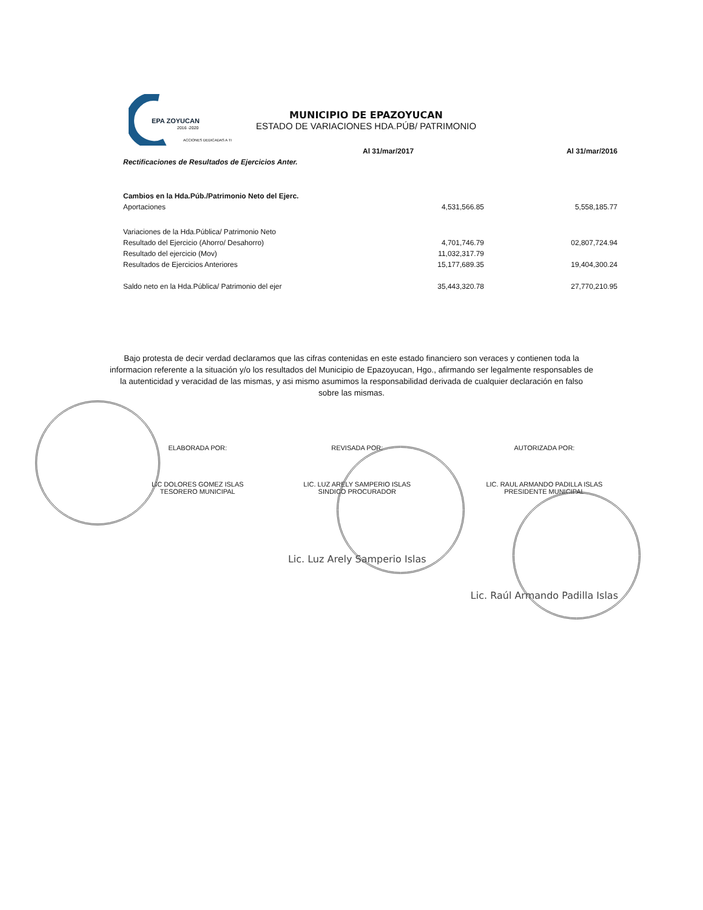EPA ZOYUCAN
2016 -2020
ACCIONES DEDICADAS A TI
MUNICIPIO DE EPAZOYUCAN
ESTADO DE VARIACIONES HDA.PÚB/ PATRIMONIO
| | Al 31/mar/2017 | Al 31/mar/2016 |
| --- | --- | --- |
| Rectificaciones de Resultados de Ejercicios Anter. | | |
| Cambios en la Hda.Púb./Patrimonio Neto del Ejerc. | | |
| Aportaciones | 4,531,566.85 | 5,558,185.77 |
| Variaciones de la Hda.Pública/ Patrimonio Neto | | |
| Resultado del Ejercicio (Ahorro/ Desahorro) | 4,701,746.79 | 02,807,724.94 |
| Resultado del ejercicio (Mov) | 11,032,317.79 | |
| Resultados de Ejercicios Anteriores | 15,177,689.35 | 19,404,300.24 |
| Saldo neto en la Hda.Pública/ Patrimonio del ejer | 35,443,320.78 | 27,770,210.95 |
Bajo protesta de decir verdad declaramos que las cifras contenidas en este estado financiero son veraces y contienen toda la informacion referente a la situación y/o los resultados del Municipio de Epazoyucan, Hgo., afirmando ser legalmente responsables de la autenticidad y veracidad de las mismas, y asi mismo asumimos la responsabilidad derivada de cualquier declaración en falso sobre las mismas.
ELABORADA POR:
LIC DOLORES GOMEZ ISLAS
TESORERO MUNICIPAL
REVISADA POR:
LIC. LUZ ARELY SAMPERIO ISLAS
SINDICO PROCURADOR
Lic. Luz Arely Samperio Islas
AUTORIZADA POR:
LIC. RAUL ARMANDO PADILLA ISLAS
PRESIDENTE MUNICIPAL
Lic. Raúl Armando Padilla Islas